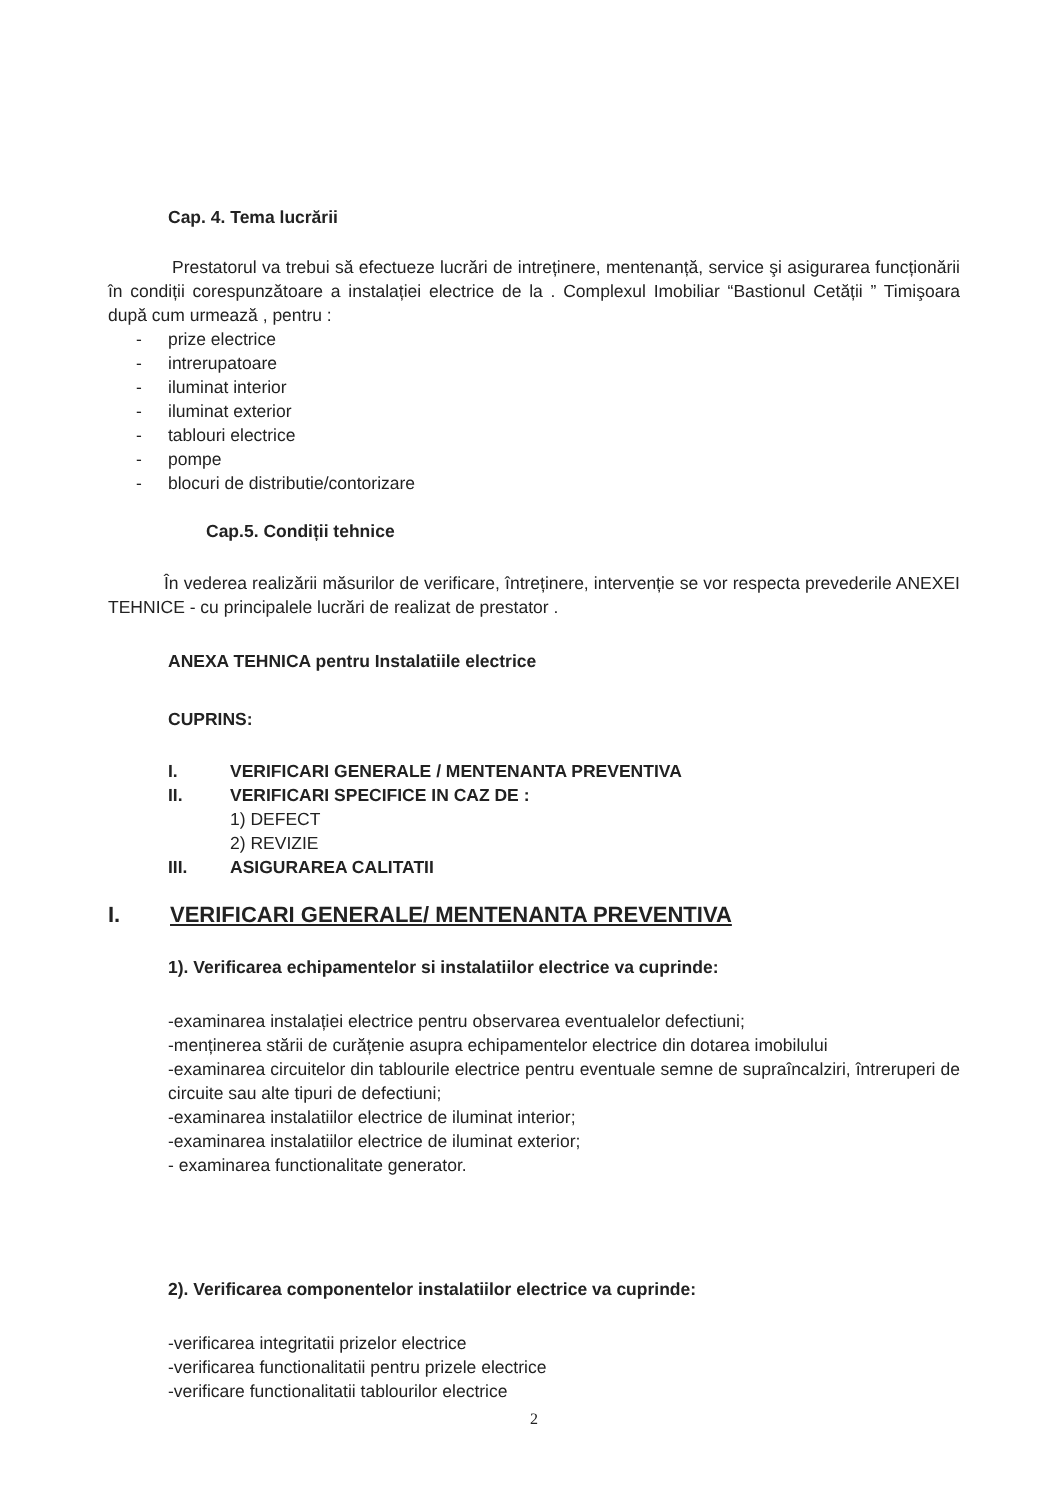Cap. 4. Tema lucrării
Prestatorul va trebui să efectueze lucrări de intreținere, mentenanță, service şi asigurarea funcționării în condiții corespunzătoare a instalației electrice de la . Complexul Imobiliar “Bastionul Cetății ” Timişoara după cum urmează , pentru :
- prize electrice
- intrerupatoare
- iluminat interior
- iluminat exterior
- tablouri electrice
- pompe
- blocuri de distributie/contorizare
Cap.5. Condiții tehnice
În vederea realizării măsurilor de verificare, întreținere, intervenție se vor respecta prevederile ANEXEI TEHNICE - cu principalele lucrări de realizat de prestator .
ANEXA TEHNICA pentru Instalatiile electrice
CUPRINS:
I. VERIFICARI GENERALE / MENTENANTA PREVENTIVA
II. VERIFICARI SPECIFICE IN CAZ DE :
1) DEFECT
2) REVIZIE
III. ASIGURAREA CALITATII
I. VERIFICARI GENERALE/ MENTENANTA PREVENTIVA
1). Verificarea echipamentelor si instalatiilor electrice va cuprinde:
-examinarea instalației electrice pentru observarea eventualelor defectiuni;
-menținerea stării de curățenie asupra echipamentelor electrice din dotarea imobilului
-examinarea circuitelor din tablourile electrice pentru eventuale semne de supraîncalziri, întreruperi de circuite sau alte tipuri de defectiuni;
-examinarea instalatiilor electrice de iluminat interior;
-examinarea instalatiilor electrice de iluminat exterior;
- examinarea functionalitate generator.
2). Verificarea componentelor instalatiilor electrice va cuprinde:
-verificarea integritatii prizelor electrice
-verificarea functionalitatii pentru prizele electrice
-verificare functionalitatii tablourilor electrice
2